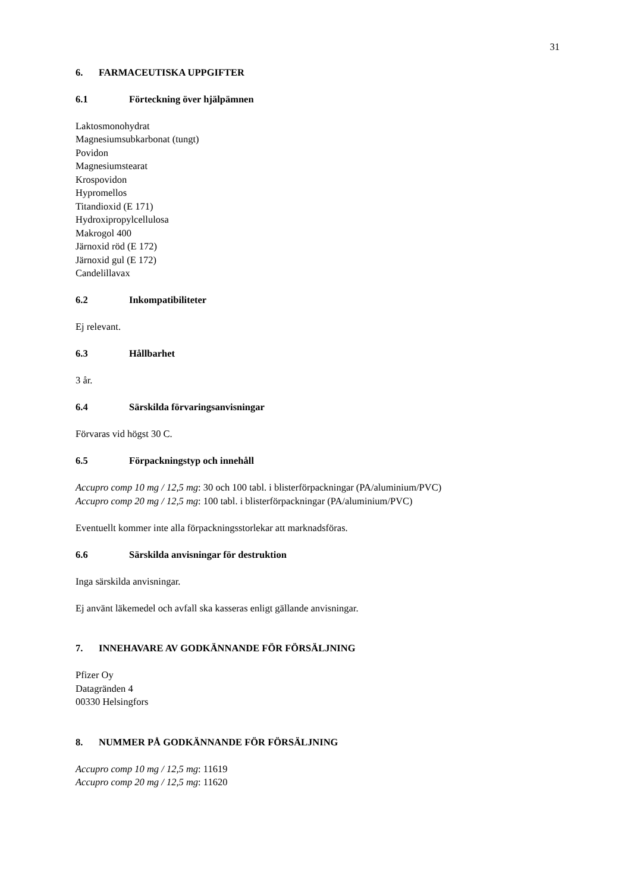31
6. FARMACEUTISKA UPPGIFTER
6.1 Förteckning över hjälpämnen
Laktosmonohydrat
Magnesiumsubkarbonat (tungt)
Povidon
Magnesiumstearat
Krospovidon
Hypromellos
Titandioxid (E 171)
Hydroxipropylcellulosa
Makrogol 400
Järnoxid röd (E 172)
Järnoxid gul (E 172)
Candelillavax
6.2 Inkompatibiliteter
Ej relevant.
6.3 Hållbarhet
3 år.
6.4 Särskilda förvaringsanvisningar
Förvaras vid högst 30 C.
6.5 Förpackningstyp och innehåll
Accupro comp 10 mg / 12,5 mg: 30 och 100 tabl. i blisterförpackningar (PA/aluminium/PVC)
Accupro comp 20 mg / 12,5 mg: 100 tabl. i blisterförpackningar (PA/aluminium/PVC)
Eventuellt kommer inte alla förpackningsstorlekar att marknadsföras.
6.6 Särskilda anvisningar för destruktion
Inga särskilda anvisningar.
Ej använt läkemedel och avfall ska kasseras enligt gällande anvisningar.
7. INNEHAVARE AV GODKÄNNANDE FÖR FÖRSÄLJNING
Pfizer Oy
Datagränden 4
00330 Helsingfors
8. NUMMER PÅ GODKÄNNANDE FÖR FÖRSÄLJNING
Accupro comp 10 mg / 12,5 mg: 11619
Accupro comp 20 mg / 12,5 mg: 11620